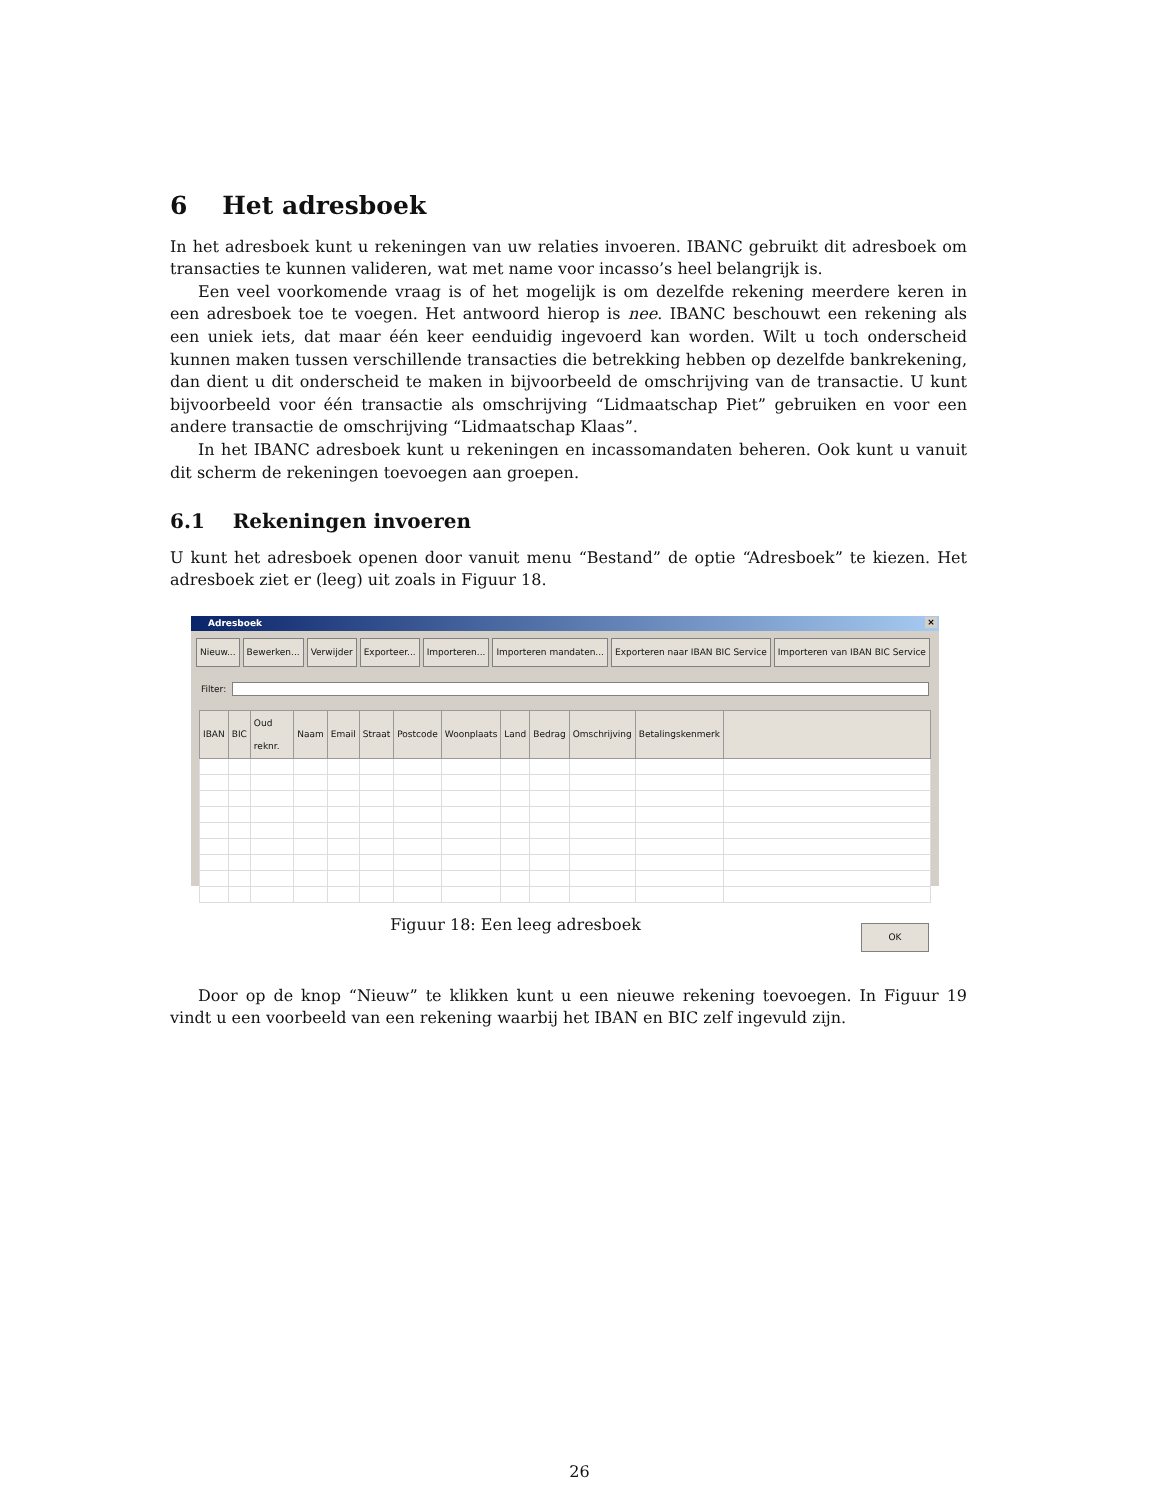6 Het adresboek
In het adresboek kunt u rekeningen van uw relaties invoeren. IBANC gebruikt dit adresboek om transacties te kunnen valideren, wat met name voor incasso’s heel belangrijk is.
Een veel voorkomende vraag is of het mogelijk is om dezelfde rekening meerdere keren in een adresboek toe te voegen. Het antwoord hierop is nee. IBANC beschouwt een rekening als een uniek iets, dat maar één keer eenduidig ingevoerd kan worden. Wilt u toch onderscheid kunnen maken tussen verschillende transacties die betrekking hebben op dezelfde bankrekening, dan dient u dit onderscheid te maken in bijvoorbeeld de omschrijving van de transactie. U kunt bijvoorbeeld voor één transactie als omschrijving “Lidmaatschap Piet” gebruiken en voor een andere transactie de omschrijving “Lidmaatschap Klaas”.
In het IBANC adresboek kunt u rekeningen en incassomandaten beheren. Ook kunt u vanuit dit scherm de rekeningen toevoegen aan groepen.
6.1 Rekeningen invoeren
U kunt het adresboek openen door vanuit menu “Bestand” de optie “Adresboek” te kiezen. Het adresboek ziet er (leeg) uit zoals in Figuur 18.
Adresboek ×
Nieuw... Bewerken... Verwijder Exporteer... Importeren... Importeren mandaten... Exporteren naar IBAN BIC Service Importeren van IBAN BIC Service
Filter:
| IBAN | BIC | Oud reknr. | Naam | Email | Straat | Postcode | Woonplaats | Land | Bedrag | Omschrijving | Betalingskenmerk | |
| --- | --- | --- | --- | --- | --- | --- | --- | --- | --- | --- | --- | --- |
OK
Figuur 18: Een leeg adresboek
Door op de knop “Nieuw” te klikken kunt u een nieuwe rekening toevoegen. In Figuur 19 vindt u een voorbeeld van een rekening waarbij het IBAN en BIC zelf ingevuld zijn.
26